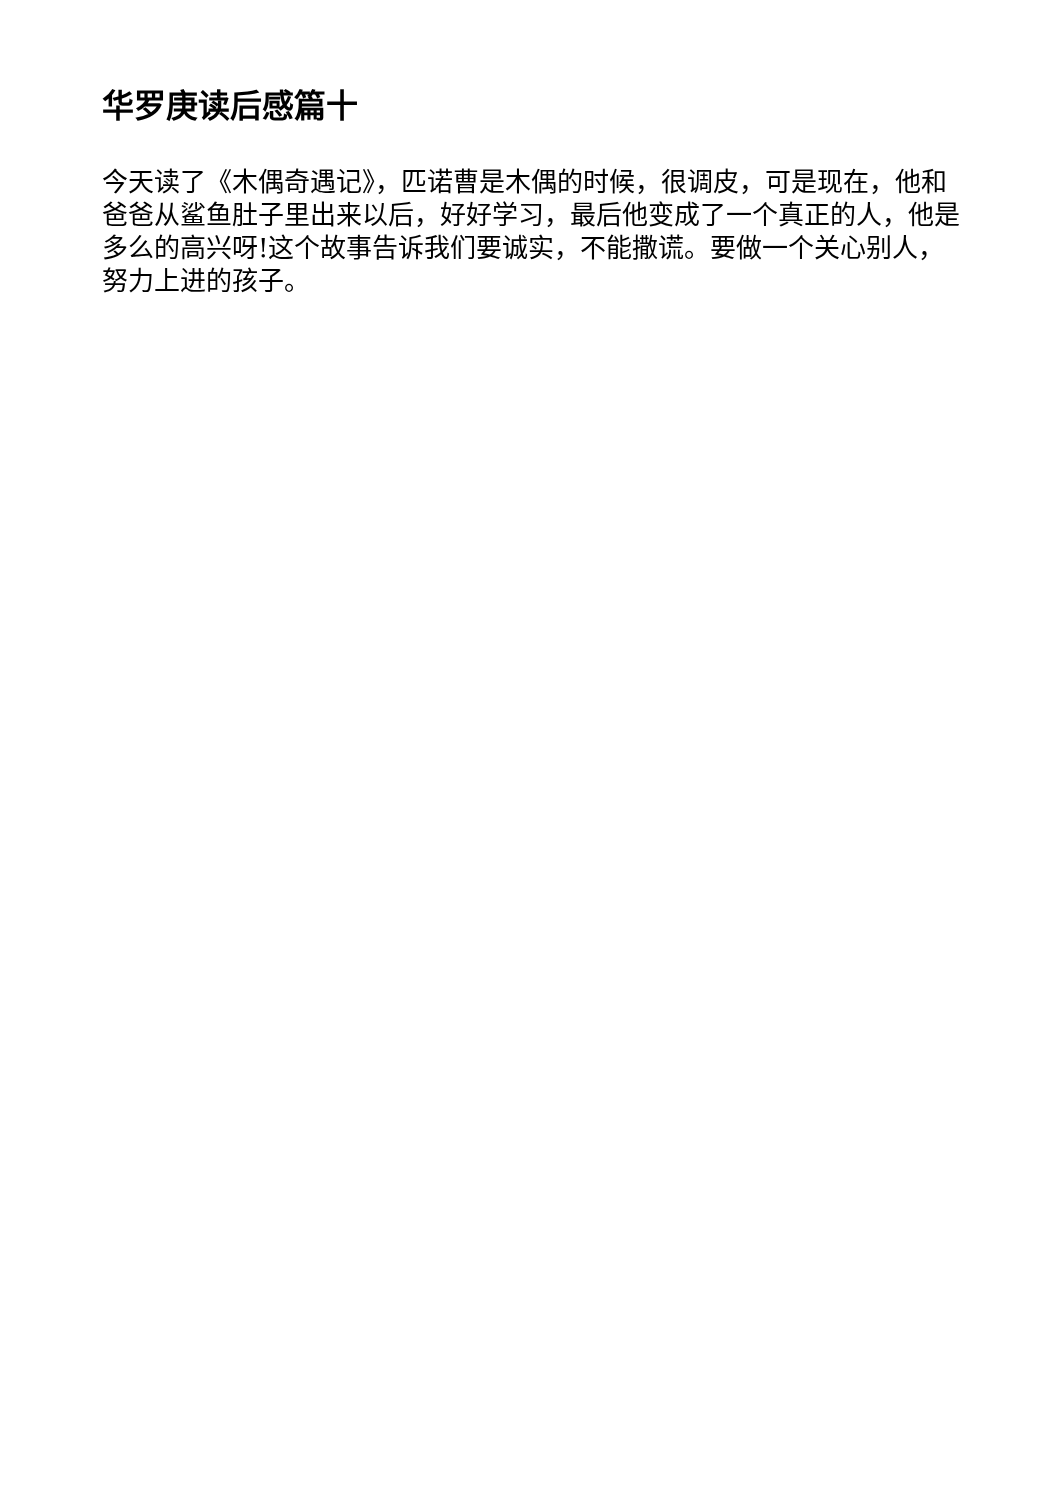华罗庚读后感篇十
今天读了《木偶奇遇记》，匹诺曹是木偶的时候，很调皮，可是现在，他和爸爸从鲨鱼肚子里出来以后，好好学习，最后他变成了一个真正的人，他是多么的高兴呀!这个故事告诉我们要诚实，不能撒谎。要做一个关心别人，努力上进的孩子。